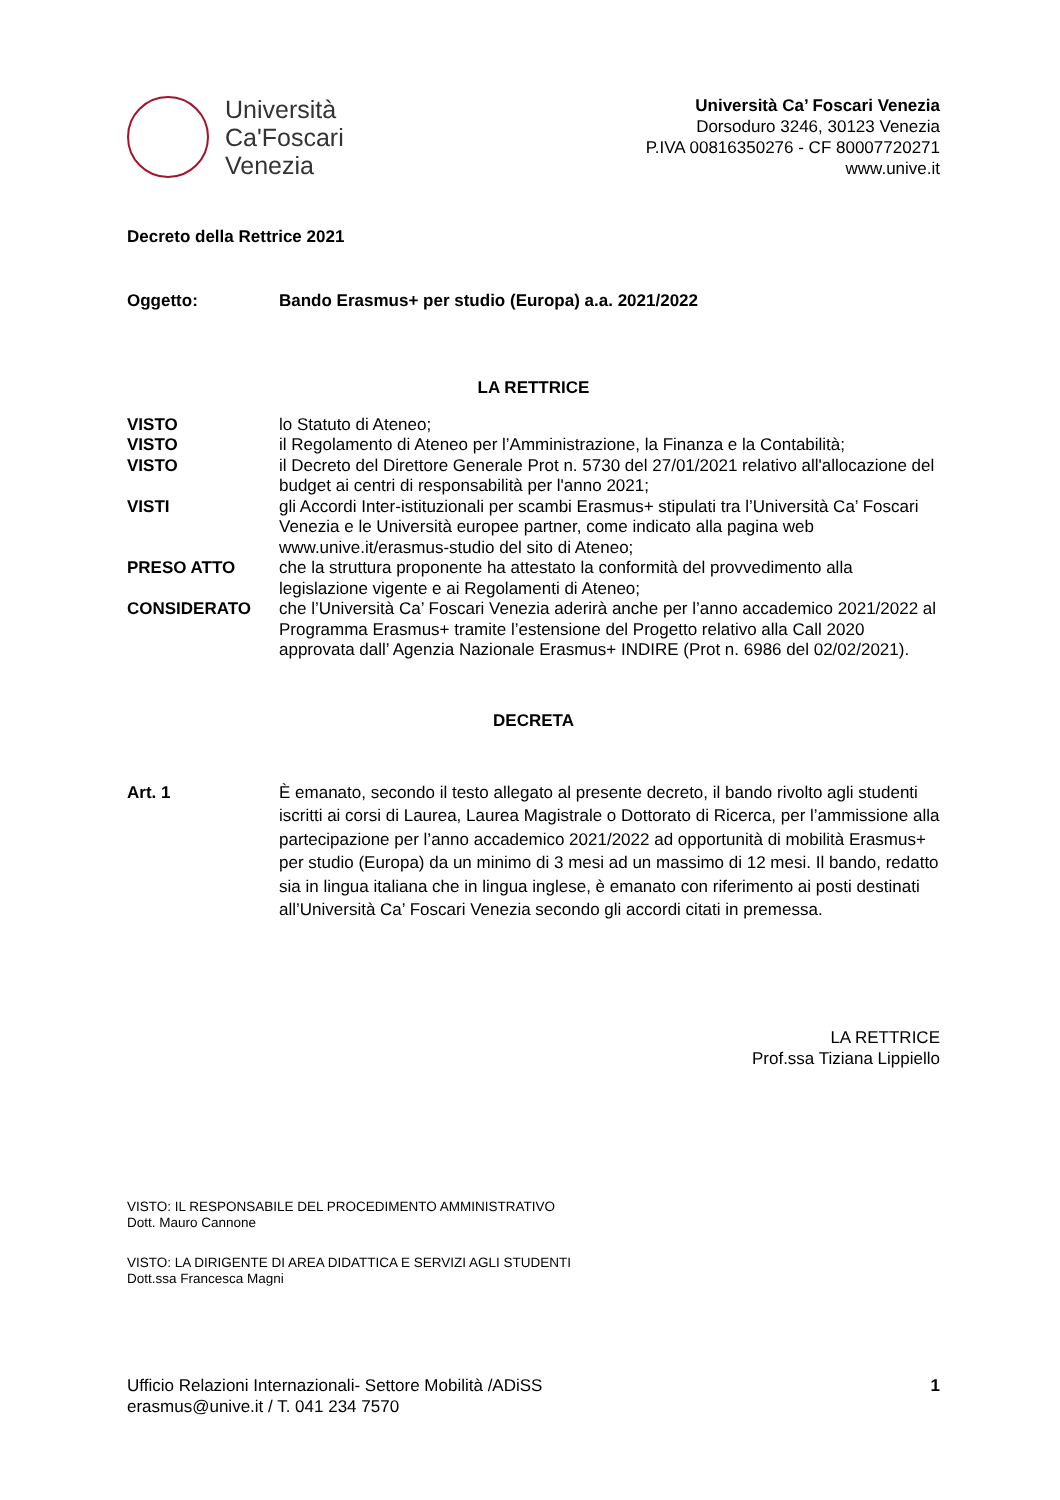Università
Ca'Foscari
Venezia
Università Ca’ Foscari Venezia
Dorsoduro 3246, 30123 Venezia
P.IVA 00816350276 - CF 80007720271
www.unive.it
Decreto della Rettrice 2021
Oggetto: Bando Erasmus+ per studio (Europa) a.a. 2021/2022
LA RETTRICE
VISTO lo Statuto di Ateneo;
VISTO il Regolamento di Ateneo per l’Amministrazione, la Finanza e la Contabilità;
VISTO il Decreto del Direttore Generale Prot n. 5730 del 27/01/2021 relativo all'allocazione del budget ai centri di responsabilità per l'anno 2021;
VISTI gli Accordi Inter-istituzionali per scambi Erasmus+ stipulati tra l’Università Ca’ Foscari Venezia e le Università europee partner, come indicato alla pagina web www.unive.it/erasmus-studio del sito di Ateneo;
PRESO ATTO che la struttura proponente ha attestato la conformità del provvedimento alla legislazione vigente e ai Regolamenti di Ateneo;
CONSIDERATO che l’Università Ca’ Foscari Venezia aderirà anche per l’anno accademico 2021/2022 al Programma Erasmus+ tramite l’estensione del Progetto relativo alla Call 2020 approvata dall’ Agenzia Nazionale Erasmus+ INDIRE (Prot n. 6986 del 02/02/2021).
DECRETA
Art. 1 È emanato, secondo il testo allegato al presente decreto, il bando rivolto agli studenti iscritti ai corsi di Laurea, Laurea Magistrale o Dottorato di Ricerca, per l’ammissione alla partecipazione per l’anno accademico 2021/2022 ad opportunità di mobilità Erasmus+ per studio (Europa) da un minimo di 3 mesi ad un massimo di 12 mesi. Il bando, redatto sia in lingua italiana che in lingua inglese, è emanato con riferimento ai posti destinati all’Università Ca’ Foscari Venezia secondo gli accordi citati in premessa.
LA RETTRICE
Prof.ssa Tiziana Lippiello
VISTO: IL RESPONSABILE DEL PROCEDIMENTO AMMINISTRATIVO
Dott. Mauro Cannone
VISTO: LA DIRIGENTE DI AREA DIDATTICA E SERVIZI AGLI STUDENTI
Dott.ssa Francesca Magni
Ufficio Relazioni Internazionali- Settore Mobilità /ADiSS
erasmus@unive.it / T. 041 234 7570
1